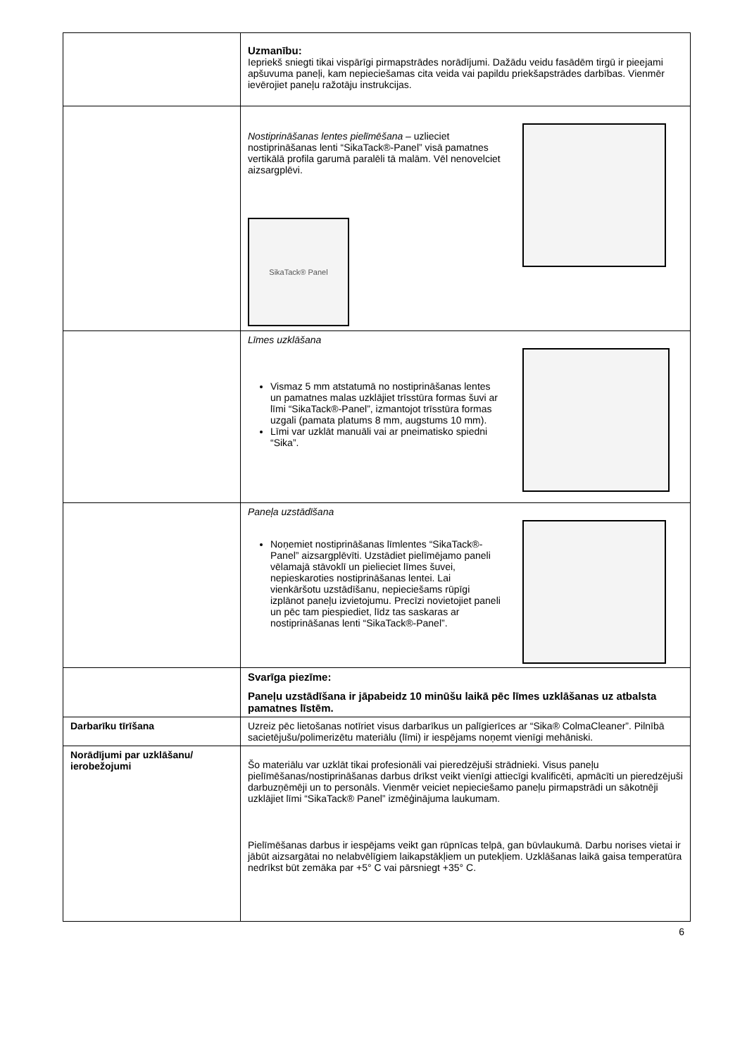| | Uzmanību: Iepriekš sniegti tikai vispārīgi pirmapstrādes norādījumi. Dažādu veidu fasādēm tirgū ir pieejami apšuvuma paneļi, kam nepieciešamas cita veida vai papildu priekšapstrādes darbības. Vienmēr ievērojiet paneļu ražotāju instrukcijas. |
| | Nostiprināšanas lentes pielīmēšana – uzlieciet nostiprināšanas lenti “SikaTack®-Panel” visā pamatnes vertikālā profila garumā paralēli tā malām. Vēl nenovelciet aizsargplēvi. SikaTack® Panel |
| | Līmes uzklāšana Vismaz 5 mm atstatumā no nostiprināšanas lentes un pamatnes malas uzklājiet trīsstūra formas šuvi ar līmi “SikaTack®-Panel”, izmantojot trīsstūra formas uzgali (pamata platums 8 mm, augstums 10 mm). Līmi var uzklāt manuāli vai ar pneimatisko spiedni “Sika”. |
| | Paneļa uzstādīšana Noņemiet nostiprināšanas līmlentes “SikaTack®-Panel” aizsargplēvīti. Uzstādiet pielīmējamo paneli vēlamajā stāvoklī un pielieciet līmes šuvei, nepieskaroties nostiprināšanas lentei. Lai vienkāršotu uzstādīšanu, nepieciešams rūpīgi izplānot paneļu izvietojumu. Precīzi novietojiet paneli un pēc tam piespiediet, līdz tas saskaras ar nostiprināšanas lenti “SikaTack®-Panel”. |
| | Svarīga piezīme: Paneļu uzstādīšana ir jāpabeidz 10 minūšu laikā pēc līmes uzklāšanas uz atbalsta pamatnes līstēm. |
| Darbarīku tīrīšana | Uzreiz pēc lietošanas notīriet visus darbarīkus un palīgierīces ar “Sika® ColmaCleaner”. Pilnībā sacietējušu/polimerizētu materiālu (līmi) ir iespējams noņemt vienīgi mehāniski. |
| Norādījumi par uzklāšanu/ ierobežojumi | Šo materiālu var uzklāt tikai profesionāli vai pieredzējuši strādnieki. Visus paneļu pielīmēšanas/nostiprināšanas darbus drīkst veikt vienīgi attiecīgi kvalificēti, apmācīti un pieredzējuši darbuzņēmēji un to personāls. Vienmēr veiciet nepieciešamo paneļu pirmapstrādi un sākotnēji uzklājiet līmi “SikaTack® Panel” izmēģinājuma laukumam. Pielīmēšanas darbus ir iespējams veikt gan rūpnīcas telpā, gan būvlaukumā. Darbu norises vietai ir jābūt aizsargātai no nelabvēlīgiem laikapstākļiem un putekļiem. Uzklāšanas laikā gaisa temperatūra nedrīkst būt zemāka par +5° C vai pārsniegt +35° C. |
6